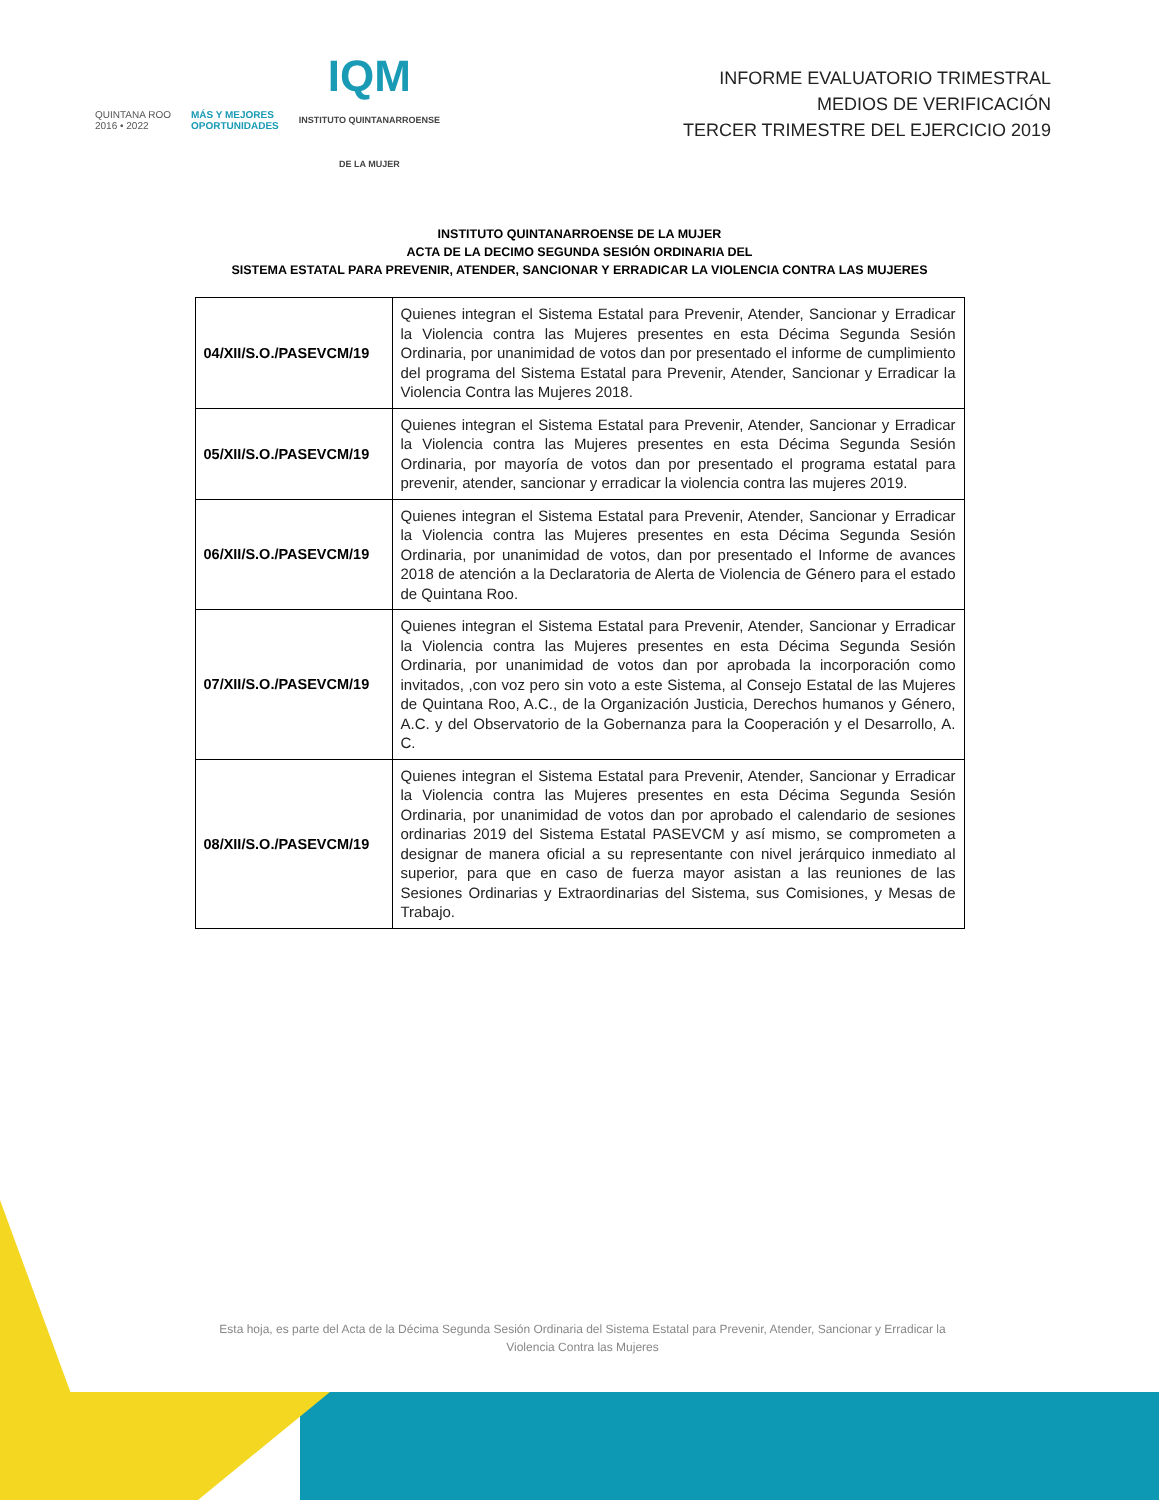QUINTANA ROO
2016 • 2022
MÁS Y MEJORES
OPORTUNIDADES
IQM
INSTITUTO QUINTANARROENSE
DE LA MUJER
INFORME EVALUATORIO TRIMESTRAL
MEDIOS DE VERIFICACIÓN
TERCER TRIMESTRE DEL EJERCICIO 2019
INSTITUTO QUINTANARROENSE DE LA MUJER
ACTA DE LA DECIMO SEGUNDA SESIÓN ORDINARIA DEL
SISTEMA ESTATAL PARA PREVENIR, ATENDER, SANCIONAR Y ERRADICAR LA VIOLENCIA CONTRA LAS MUJERES
| 04/XII/S.O./PASEVCM/19 | Quienes integran el Sistema Estatal para Prevenir, Atender, Sancionar y Erradicar la Violencia contra las Mujeres presentes en esta Décima Segunda Sesión Ordinaria, por unanimidad de votos dan por presentado el informe de cumplimiento del programa del Sistema Estatal para Prevenir, Atender, Sancionar y Erradicar la Violencia Contra las Mujeres 2018. |
| 05/XII/S.O./PASEVCM/19 | Quienes integran el Sistema Estatal para Prevenir, Atender, Sancionar y Erradicar la Violencia contra las Mujeres presentes en esta Décima Segunda Sesión Ordinaria, por mayoría de votos dan por presentado el programa estatal para prevenir, atender, sancionar y erradicar la violencia contra las mujeres 2019. |
| 06/XII/S.O./PASEVCM/19 | Quienes integran el Sistema Estatal para Prevenir, Atender, Sancionar y Erradicar la Violencia contra las Mujeres presentes en esta Décima Segunda Sesión Ordinaria, por unanimidad de votos, dan por presentado el Informe de avances 2018 de atención a la Declaratoria de Alerta de Violencia de Género para el estado de Quintana Roo. |
| 07/XII/S.O./PASEVCM/19 | Quienes integran el Sistema Estatal para Prevenir, Atender, Sancionar y Erradicar la Violencia contra las Mujeres presentes en esta Décima Segunda Sesión Ordinaria, por unanimidad de votos dan por aprobada la incorporación como invitados, ,con voz pero sin voto a este Sistema, al Consejo Estatal de las Mujeres de Quintana Roo, A.C., de la Organización Justicia, Derechos humanos y Género, A.C. y del Observatorio de la Gobernanza para la Cooperación y el Desarrollo, A. C. |
| 08/XII/S.O./PASEVCM/19 | Quienes integran el Sistema Estatal para Prevenir, Atender, Sancionar y Erradicar la Violencia contra las Mujeres presentes en esta Décima Segunda Sesión Ordinaria, por unanimidad de votos dan por aprobado el calendario de sesiones ordinarias 2019 del Sistema Estatal PASEVCM y así mismo, se comprometen a designar de manera oficial a su representante con nivel jerárquico inmediato al superior, para que en caso de fuerza mayor asistan a las reuniones de las Sesiones Ordinarias y Extraordinarias del Sistema, sus Comisiones, y Mesas de Trabajo. |
Esta hoja, es parte del Acta de la Décima Segunda Sesión Ordinaria del Sistema Estatal para Prevenir, Atender, Sancionar y Erradicar la Violencia Contra las Mujeres